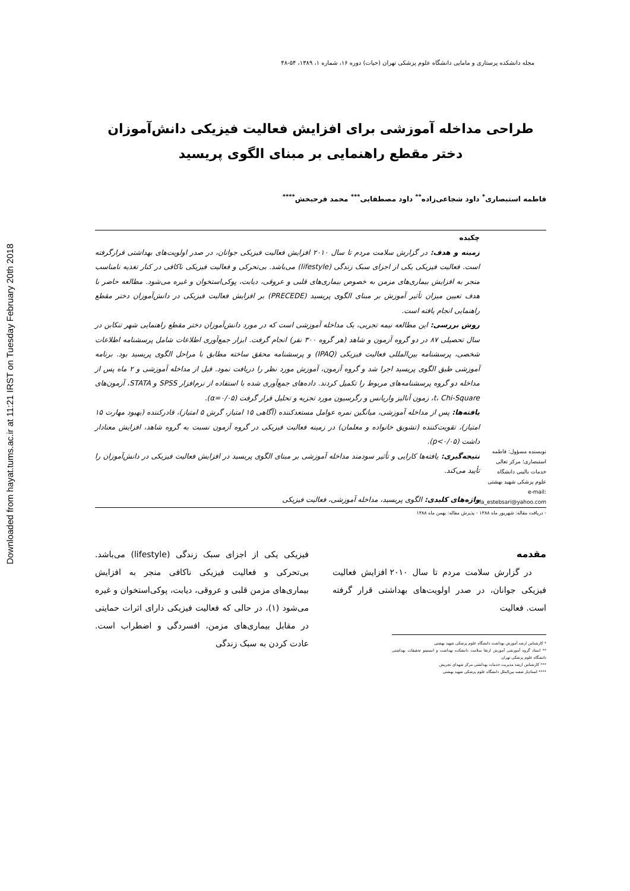Downloaded from hayat.tums.ac.ir at 11:21 IRST on Tuesday February 20th 2018
مجله دانشکده پرستاری و مامایی دانشگاه علوم پزشکی تهران (حیات) دوره ۱۶، شماره ۱، ۱۳۸۹، ۵۴-۴۸
طراحی مداخله آموزشی برای افزایش فعالیت فیزیکی دانش‌آموزان دختر مقطع راهنمایی بر مبنای الگوی پریسید
فاطمه استبصاری<sup>*</sup> داود شجاعی‌زاده<sup>**</sup> داود مصطفایی<sup>***</sup> محمد فرحبخش<sup>****</sup>
نویسنده مسؤول: فاطمه استبصاری؛ مرکز تعالی خدمات بالینی دانشگاه علوم پزشکی شهید بهشتی
e-mail: fa_estebsari@yahoo.com
چکیده
زمینه و هدف: در گزارش سلامت مردم تا سال ۲۰۱۰ افزایش فعالیت فیزیکی جوانان، در صدر اولویت‌های بهداشتی قرارگرفته است. فعالیت فیزیکی یکی از اجزای سبک زندگی (lifestyle) می‌باشد. بی‌تحرکی و فعالیت فیزیکی ناکافی در کنار تغذیه نامناسب منجر به افزایش بیماری‌های مزمن به خصوص بیماری‌های قلبی و عروقی، دیابت، پوکی‌استخوان و غیره می‌شود. مطالعه حاضر با هدف تعیین میزان تأثیر آموزش بر مبنای الگوی پریسید (PRECEDE) بر افزایش فعالیت فیزیکی در دانش‌آموزان دختر مقطع راهنمایی انجام یافته است.
روش بررسی: این مطالعه نیمه تجربی، یک مداخله آموزشی است که در مورد دانش‌آموزان دختر مقطع راهنمایی شهر تنکابن در سال تحصیلی ۸۷ در دو گروه آزمون و شاهد (هر گروه ۳۰۰ نفر) انجام گرفت. ابزار جمع‌آوری اطلاعات شامل پرسشنامه اطلاعات شخصی، پرسشنامه بین‌المللی فعالیت فیزیکی (IPAQ) و پرسشنامه محقق ساخته مطابق با مراحل الگوی پریسید بود. برنامه آموزشی طبق الگوی پریسید اجرا شد و گروه آزمون، آموزش مورد نظر را دریافت نمود. قبل از مداخله آموزشی و ۲ ماه پس از مداخله دو گروه پرسشنامه‌های مربوط را تکمیل کردند. داده‌های جمع‌آوری شده با استفاده از نرم‌افزار SPSS و STATA، آزمون‌های t، Chi-Square، زمون آنالیز واریانس و رگرسیون مورد تجزیه و تحلیل قرار گرفت (α=۰/۰۵).
یافته‌ها: پس از مداخله آموزشی، میانگین نمره عوامل مستعدکننده (آگاهی ۱۵ امتیاز، گرش ۵ امتیاز)، قادرکننده (بهبود مهارت ۱۵ امتیاز)، تقویت‌کننده (تشویق خانواده و معلمان) در زمینه فعالیت فیزیکی در گروه آزمون نسبت به گروه شاهد، افزایش معنادار داشت (p<۰/۰۵).
نتیجه‌گیری: یافته‌ها کارایی و تأثیر سودمند مداخله آموزشی بر مبنای الگوی پریسید در افزایش فعالیت فیزیکی در دانش‌آموزان را تأیید می‌کند.
واژه‌های کلیدی: الگوی پریسید، مداخله آموزشی، فعالیت فیزیکی
- دریافت مقاله: شهریور ماه ۱۳۸۸ - پذیرش مقاله: بهمن ماه ۱۳۸۸
مقدمه
در گزارش سلامت مردم تا سال ۲۰۱۰ افزایش فعالیت فیزیکی جوانان، در صدر اولویت‌های بهداشتی قرار گرفته است. فعالیت
* کارشناس ارشد آموزش بهداشت دانشگاه علوم پزشکی شهید بهشتی
** استاد گروه آموزشی آموزش ارتقا سلامت دانشکده بهداشت و انستیتو تحقیقات بهداشتی دانشگاه علوم پزشکی تهران
*** کارشناس ارشد مدیریت خدمات بهداشتی مرکز شهدای تجریش
**** استادیار شعبه بین‌الملل دانشگاه علوم پزشکی شهید بهشتی
فیزیکی یکی از اجزای سبک زندگی (lifestyle) می‌باشد. بی‌تحرکی و فعالیت فیزیکی ناکافی منجر به افزایش بیماری‌های مزمن قلبی و عروقی، دیابت، پوکی‌استخوان و غیره می‌شود (۱)، در حالی که فعالیت فیزیکی دارای اثرات حمایتی در مقابل بیماری‌های مزمن، افسردگی و اضطراب است. عادت کردن به سبک زندگی